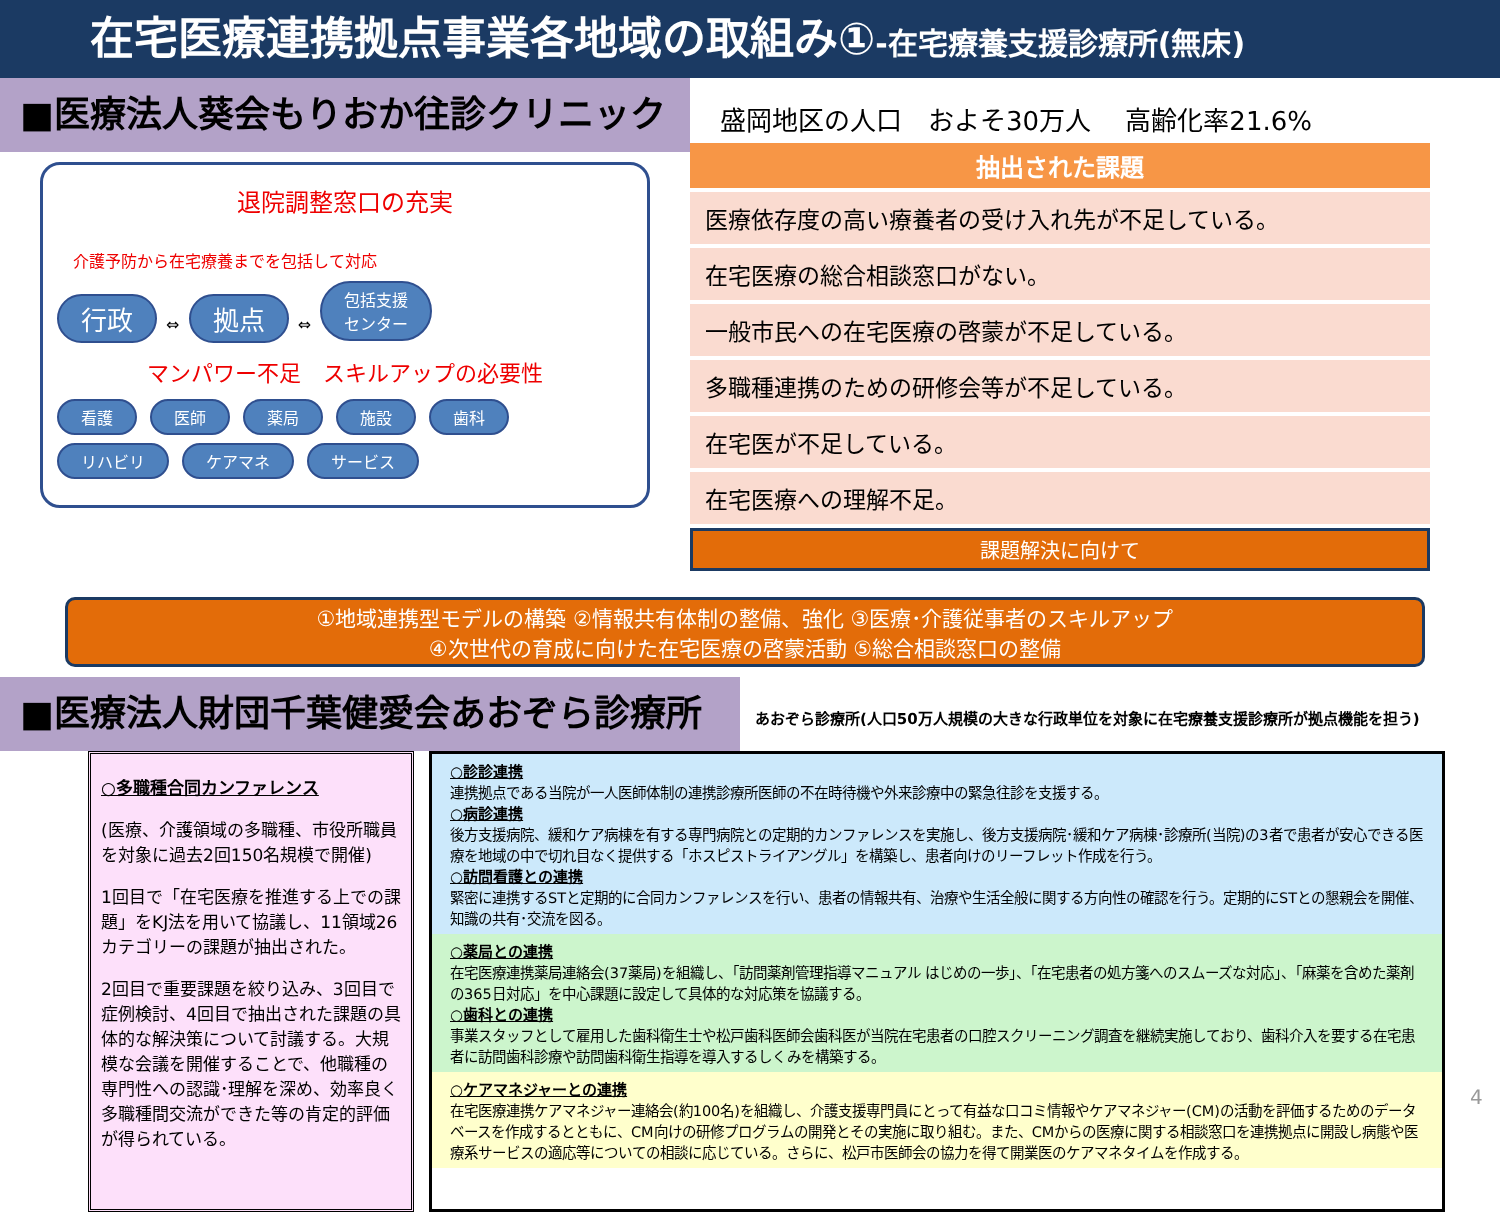在宅医療連携拠点事業各地域の取組み①-在宅療養支援診療所(無床)
■医療法人葵会もりおか往診クリニック
退院調整窓口の充実
介護予防から在宅療養までを包括して対応
行政 ⇔ 拠点 ⇔ 包括支援
センター
マンパワー不足　スキルアップの必要性
看護 医師 薬局 施設 歯科
リハビリ ケアマネ サービス
盛岡地区の人口　およそ30万人　 高齢化率21.6%
抽出された課題
医療依存度の高い療養者の受け入れ先が不足している。
在宅医療の総合相談窓口がない。
一般市民への在宅医療の啓蒙が不足している。
多職種連携のための研修会等が不足している。
在宅医が不足している。
在宅医療への理解不足。
課題解決に向けて
①地域連携型モデルの構築 ②情報共有体制の整備、強化 ③医療･介護従事者のスキルアップ
④次世代の育成に向けた在宅医療の啓蒙活動 ⑤総合相談窓口の整備
■医療法人財団千葉健愛会あおぞら診療所
あおぞら診療所(人口50万人規模の大きな行政単位を対象に在宅療養支援診療所が拠点機能を担う)
○多職種合同カンファレンス
(医療、介護領域の多職種、市役所職員を対象に過去2回150名規模で開催)
1回目で「在宅医療を推進する上での課題」をKJ法を用いて協議し、11領域26カテゴリーの課題が抽出された。
2回目で重要課題を絞り込み、3回目で症例検討、4回目で抽出された課題の具体的な解決策について討議する。大規模な会議を開催することで、他職種の専門性への認識･理解を深め、効率良く多職種間交流ができた等の肯定的評価が得られている。
○診診連携
連携拠点である当院が一人医師体制の連携診療所医師の不在時待機や外来診療中の緊急往診を支援する。
○病診連携
後方支援病院、緩和ケア病棟を有する専門病院との定期的カンファレンスを実施し、後方支援病院･緩和ケア病棟･診療所(当院)の3者で患者が安心できる医療を地域の中で切れ目なく提供する「ホスピストライアングル」を構築し、患者向けのリーフレット作成を行う。
○訪問看護との連携
緊密に連携するSTと定期的に合同カンファレンスを行い、患者の情報共有、治療や生活全般に関する方向性の確認を行う。定期的にSTとの懇親会を開催、知識の共有･交流を図る。
○薬局との連携
在宅医療連携薬局連絡会(37薬局)を組織し、「訪問薬剤管理指導マニュアル はじめの一歩」、「在宅患者の処方箋へのスムーズな対応」、「麻薬を含めた薬剤の365日対応」を中心課題に設定して具体的な対応策を協議する。
○歯科との連携
事業スタッフとして雇用した歯科衛生士や松戸歯科医師会歯科医が当院在宅患者の口腔スクリーニング調査を継続実施しており、歯科介入を要する在宅患者に訪問歯科診療や訪問歯科衛生指導を導入するしくみを構築する。
○ケアマネジャーとの連携
在宅医療連携ケアマネジャー連絡会(約100名)を組織し、介護支援専門員にとって有益な口コミ情報やケアマネジャー(CM)の活動を評価するためのデータベースを作成するとともに、CM向けの研修プログラムの開発とその実施に取り組む。また、CMからの医療に関する相談窓口を連携拠点に開設し病態や医療系サービスの適応等についての相談に応じている。さらに、松戸市医師会の協力を得て開業医のケアマネタイムを作成する。
4